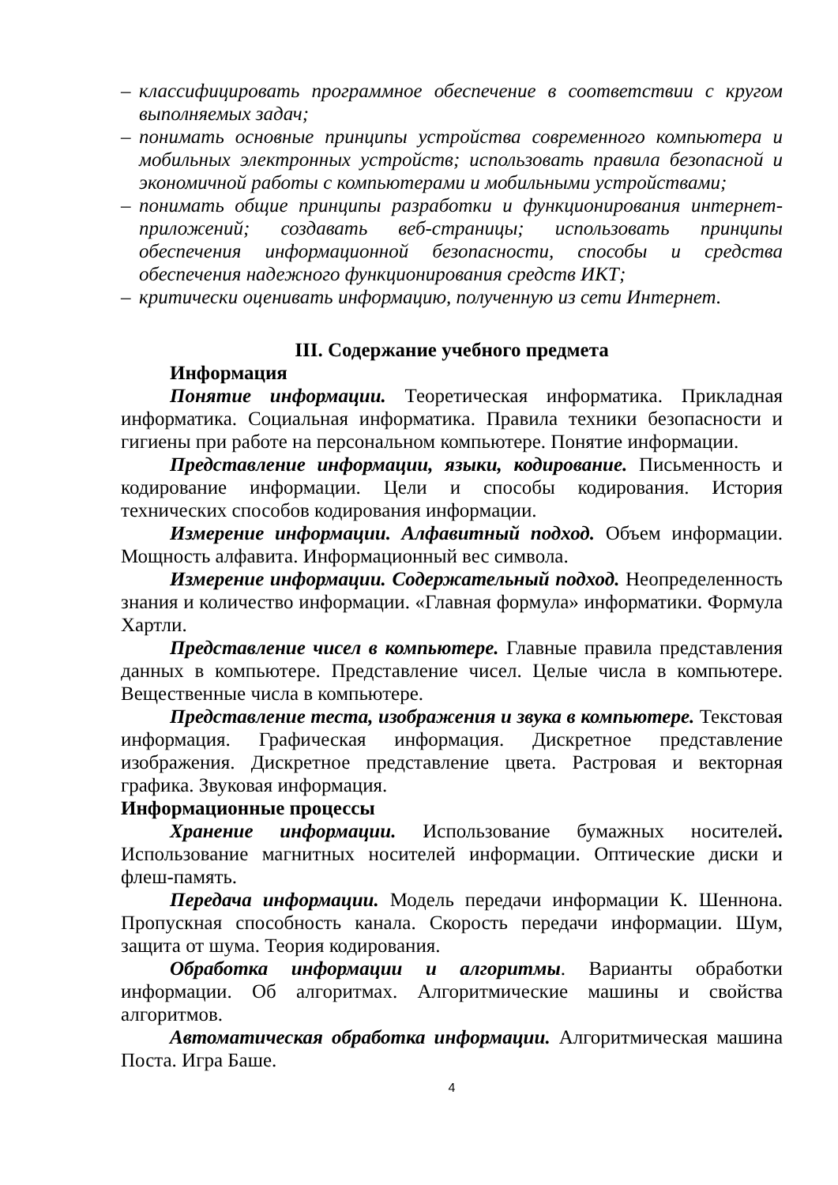– классифицировать программное обеспечение в соответствии с кругом выполняемых задач;
– понимать основные принципы устройства современного компьютера и мобильных электронных устройств; использовать правила безопасной и экономичной работы с компьютерами и мобильными устройствами;
– понимать общие принципы разработки и функционирования интернет-приложений; создавать веб-страницы; использовать принципы обеспечения информационной безопасности, способы и средства обеспечения надежного функционирования средств ИКТ;
– критически оценивать информацию, полученную из сети Интернет.
III. Содержание учебного предмета
Информация
Понятие информации. Теоретическая информатика. Прикладная информатика. Социальная информатика. Правила техники безопасности и гигиены при работе на персональном компьютере. Понятие информации.
Представление информации, языки, кодирование. Письменность и кодирование информации. Цели и способы кодирования. История технических способов кодирования информации.
Измерение информации. Алфавитный подход. Объем информации. Мощность алфавита. Информационный вес символа.
Измерение информации. Содержательный подход. Неопределенность знания и количество информации. «Главная формула» информатики. Формула Хартли.
Представление чисел в компьютере. Главные правила представления данных в компьютере. Представление чисел. Целые числа в компьютере. Вещественные числа в компьютере.
Представление теста, изображения и звука в компьютере. Текстовая информация. Графическая информация. Дискретное представление изображения. Дискретное представление цвета. Растровая и векторная графика. Звуковая информация.
Информационные процессы
Хранение информации. Использование бумажных носителей. Использование магнитных носителей информации. Оптические диски и флеш-память.
Передача информации. Модель передачи информации К. Шеннона. Пропускная способность канала. Скорость передачи информации. Шум, защита от шума. Теория кодирования.
Обработка информации и алгоритмы. Варианты обработки информации. Об алгоритмах. Алгоритмические машины и свойства алгоритмов.
Автоматическая обработка информации. Алгоритмическая машина Поста. Игра Баше.
4